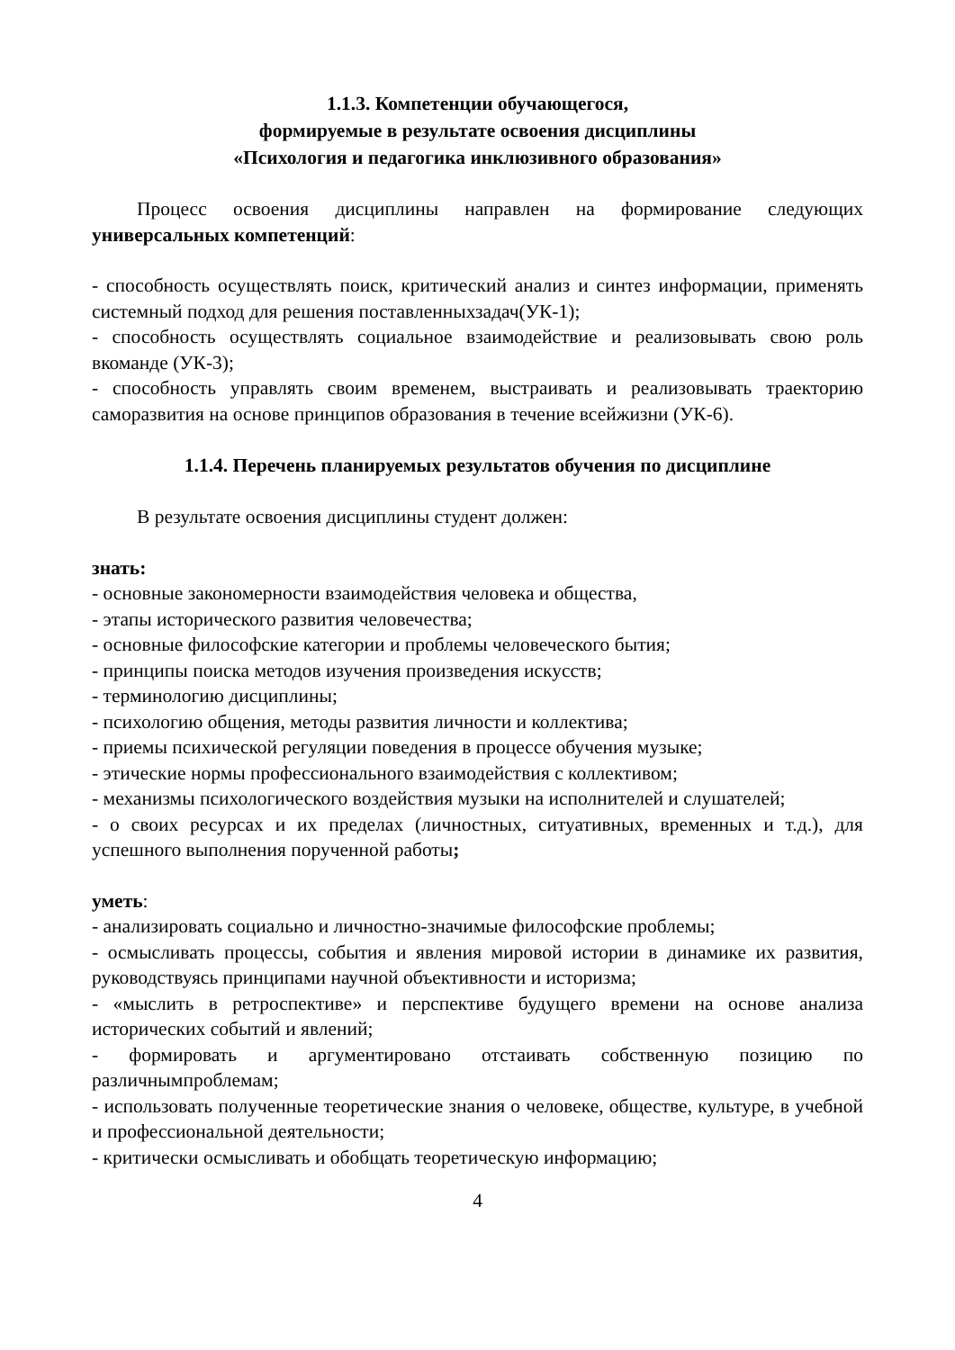1.1.3. Компетенции обучающегося,
формируемые в результате освоения дисциплины
«Психология и педагогика инклюзивного образования»
Процесс освоения дисциплины направлен на формирование следующих универсальных компетенций:
- способность осуществлять поиск, критический анализ и синтез информации, применять системный подход для решения поставленныхзадач(УК-1);
- способность осуществлять социальное взаимодействие и реализовывать свою роль вкоманде (УК-3);
- способность управлять своим временем, выстраивать и реализовывать траекторию саморазвития на основе принципов образования в течение всейжизни (УК-6).
1.1.4. Перечень планируемых результатов обучения по дисциплине
В результате освоения дисциплины студент должен:
знать:
- основные закономерности взаимодействия человека и общества,
- этапы исторического развития человечества;
- основные философские категории и проблемы человеческого бытия;
- принципы поиска методов изучения произведения искусств;
- терминологию дисциплины;
- психологию общения, методы развития личности и коллектива;
- приемы психической регуляции поведения в процессе обучения музыке;
- этические нормы профессионального взаимодействия с коллективом;
- механизмы психологического воздействия музыки на исполнителей и слушателей;
- о своих ресурсах и их пределах (личностных, ситуативных, временных и т.д.), для успешного выполнения порученной работы;
уметь:
- анализировать социально и личностно-значимые философские проблемы;
- осмысливать процессы, события и явления мировой истории в динамике их развития, руководствуясь принципами научной объективности и историзма;
- «мыслить в ретроспективе» и перспективе будущего времени на основе анализа исторических событий и явлений;
- формировать и аргументировано отстаивать собственную позицию по различнымпроблемам;
- использовать полученные теоретические знания о человеке, обществе, культуре, в учебной и профессиональной деятельности;
- критически осмысливать и обобщать теоретическую информацию;
4